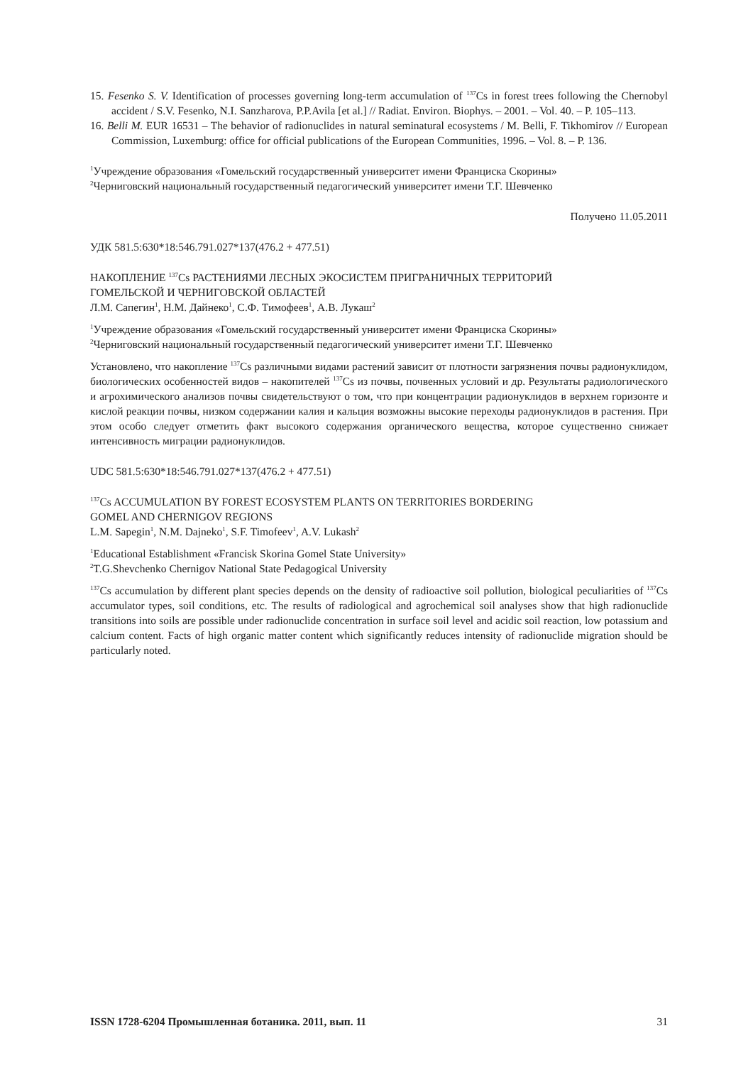15. Fesenko S. V. Identification of processes governing long-term accumulation of <sup>137</sup>Cs in forest trees following the Chernobyl accident / S.V. Fesenko, N.I. Sanzharova, P.P.Avila [et al.] // Radiat. Environ. Biophys. – 2001. – Vol. 40. – P. 105–113.
16. Belli M. EUR 16531 – The behavior of radionuclides in natural seminatural ecosystems / M. Belli, F. Tikhomirov // European Commission, Luxemburg: office for official publications of the European Communities, 1996. – Vol. 8. – P. 136.
<sup>1</sup> Учреждение образования «Гомельский государственный университет имени Франциска Скорины»
<sup>2</sup> Черниговский национальный государственный педагогический университет имени Т.Г. Шевченко
Получено 11.05.2011
УДК 581.5:630*18:546.791.027*137(476.2 + 477.51)
НАКОПЛЕНИЕ <sup>137</sup>Cs РАСТЕНИЯМИ ЛЕСНЫХ ЭКОСИСТЕМ ПРИГРАНИЧНЫХ ТЕРРИТОРИЙ
ГОМЕЛЬСКОЙ И ЧЕРНИГОВСКОЙ ОБЛАСТЕЙ
Л.М. Сапегин<sup>1</sup>, Н.М. Дайнеко<sup>1</sup>, С.Ф. Тимофеев<sup>1</sup>, А.В. Лукаш<sup>2</sup>
<sup>1</sup> Учреждение образования «Гомельский государственный университет имени Франциска Скорины»
<sup>2</sup> Черниговский национальный государственный педагогический университет имени Т.Г. Шевченко
Установлено, что накопление <sup>137</sup>Cs различными видами растений зависит от плотности загрязнения почвы радионуклидом, биологических особенностей видов – накопителей <sup>137</sup>Cs из почвы, почвенных условий и др. Результаты радиологического и агрохимического анализов почвы свидетельствуют о том, что при концентрации радионуклидов в верхнем горизонте и кислой реакции почвы, низком содержании калия и кальция возможны высокие переходы радионуклидов в растения. При этом особо следует отметить факт высокого содержания органического вещества, которое существенно снижает интенсивность миграции радионуклидов.
UDC 581.5:630*18:546.791.027*137(476.2 + 477.51)
<sup>137</sup>Cs ACCUMULATION BY FOREST ECOSYSTEM PLANTS ON TERRITORIES BORDERING
GOMEL AND CHERNIGOV REGIONS
L.M. Sapegin<sup>1</sup>, N.M. Dajneko<sup>1</sup>, S.F. Timofeev<sup>1</sup>, A.V. Lukash<sup>2</sup>
<sup>1</sup> Educational Establishment «Francisk Skorina Gomel State University»
<sup>2</sup> T.G.Shevchenko Chernigov National State Pedagogical University
<sup>137</sup>Cs accumulation by different plant species depends on the density of radioactive soil pollution, biological peculiarities of <sup>137</sup>Cs accumulator types, soil conditions, etc. The results of radiological and agrochemical soil analyses show that high radionuclide transitions into soils are possible under radionuclide concentration in surface soil level and acidic soil reaction, low potassium and calcium content. Facts of high organic matter content which significantly reduces intensity of radionuclide migration should be particularly noted.
ISSN 1728-6204 Промышленная ботаника. 2011, вып. 11 31